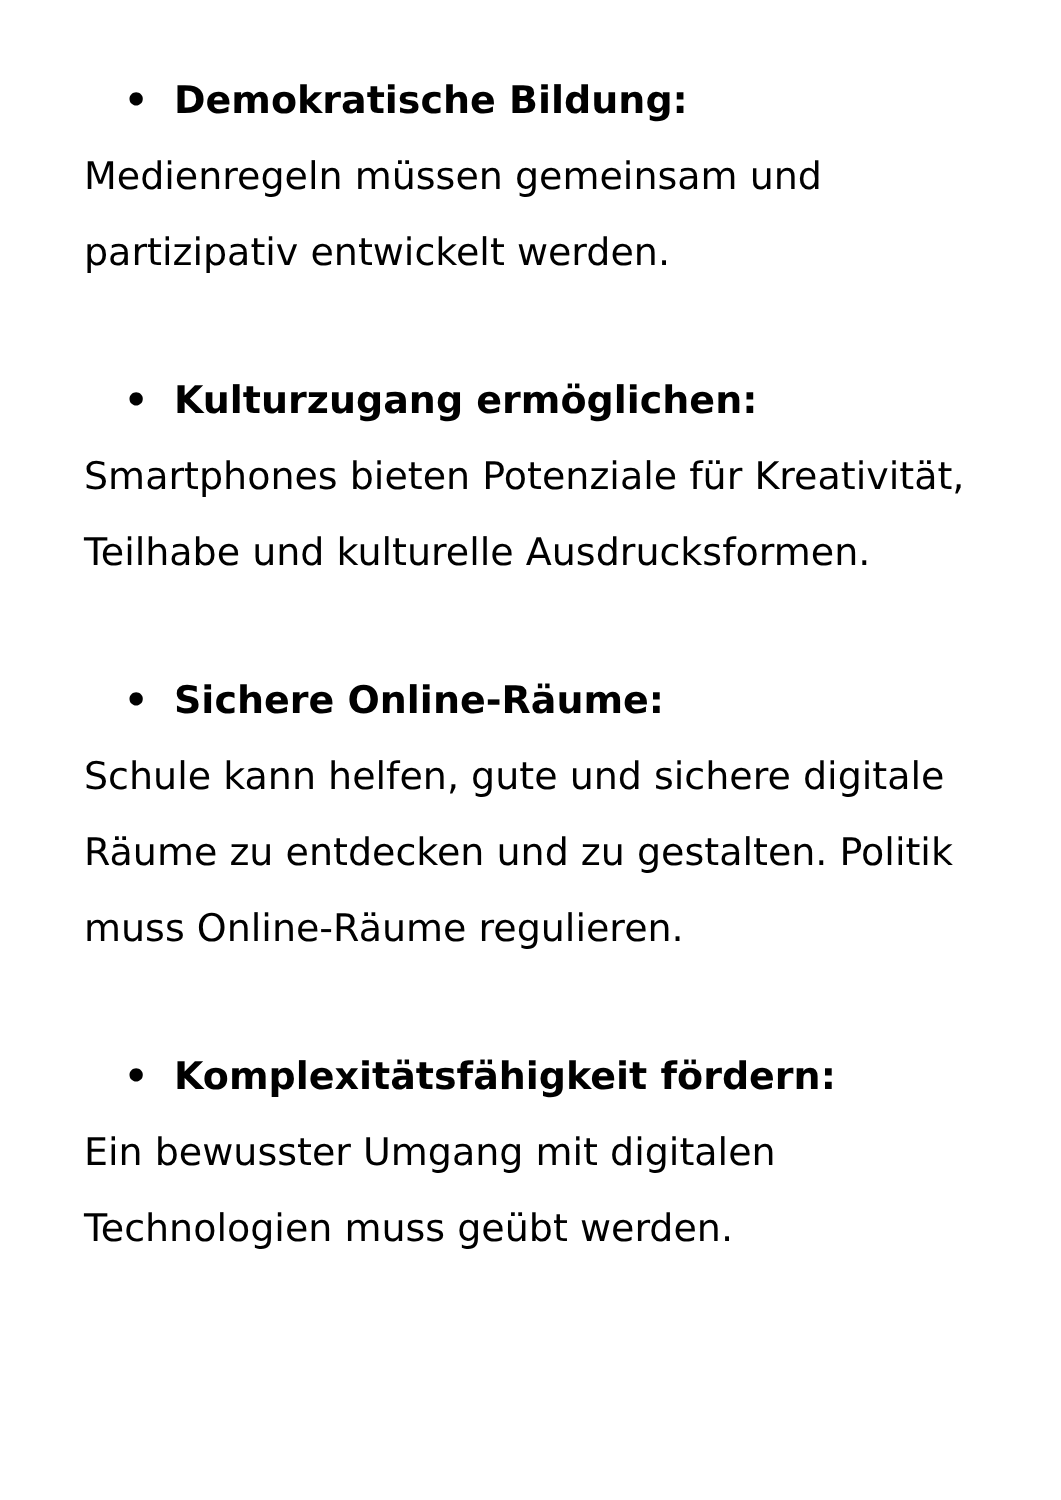• Demokratische Bildung:
Medienregeln müssen gemeinsam und partizipativ entwickelt werden.
• Kulturzugang ermöglichen:
Smartphones bieten Potenziale für Kreativität, Teilhabe und kulturelle Ausdrucksformen.
• Sichere Online-Räume:
Schule kann helfen, gute und sichere digitale Räume zu entdecken und zu gestalten. Politik muss Online-Räume regulieren.
• Komplexitätsfähigkeit fördern:
Ein bewusster Umgang mit digitalen Technologien muss geübt werden.